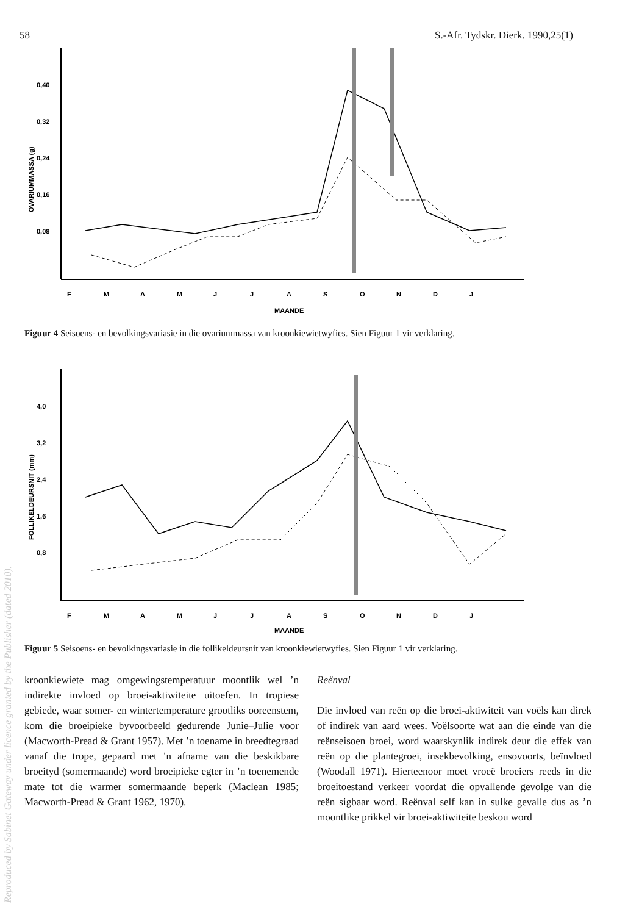58 S.-Afr. Tydskr. Dierk. 1990,25(1)
0,40
0,32
0,24
0,16
0,08
OVARIUMMASSA (g)
F
M
A
M
J
J
A
S
O
N
D
J
MAANDE
Figuur 4 Seisoens- en bevolkingsvariasie in die ovariummassa van kroonkiewietwyfies. Sien Figuur 1 vir verklaring.
4,0
3,2
2,4
1,6
0,8
FOLLIKELDEURSNIT (mm)
F
M
A
M
J
J
A
S
O
N
D
J
MAANDE
Figuur 5 Seisoens- en bevolkingsvariasie in die follikeldeursnit van kroonkiewietwyfies. Sien Figuur 1 vir verklaring.
kroonkiewiete mag omgewingstemperatuur moontlik wel ’n indirekte invloed op broei-aktiwiteite uitoefen. In tropiese gebiede, waar somer- en wintertemperature grootliks ooreenstem, kom die broeipieke byvoorbeeld gedurende Junie–Julie voor (Macworth-Pread & Grant 1957). Met ’n toename in breedtegraad vanaf die trope, gepaard met ’n afname van die beskikbare broeityd (somermaande) word broeipieke egter in ’n toenemende mate tot die warmer somermaande beperk (Maclean 1985; Macworth-Pread & Grant 1962, 1970).
Reënval
Die invloed van reën op die broei-aktiwiteit van voëls kan direk of indirek van aard wees. Voëlsoorte wat aan die einde van die reënseisoen broei, word waarskynlik indirek deur die effek van reën op die plantegroei, insekbevolking, ensovoorts, beïnvloed (Woodall 1971). Hierteenoor moet vroeë broeiers reeds in die broeitoestand verkeer voordat die opvallende gevolge van die reën sigbaar word. Reënval self kan in sulke gevalle dus as ’n moontlike prikkel vir broei-aktiwiteite beskou word
Reproduced by Sabinet Gateway under licence granted by the Publisher (dated 2010).